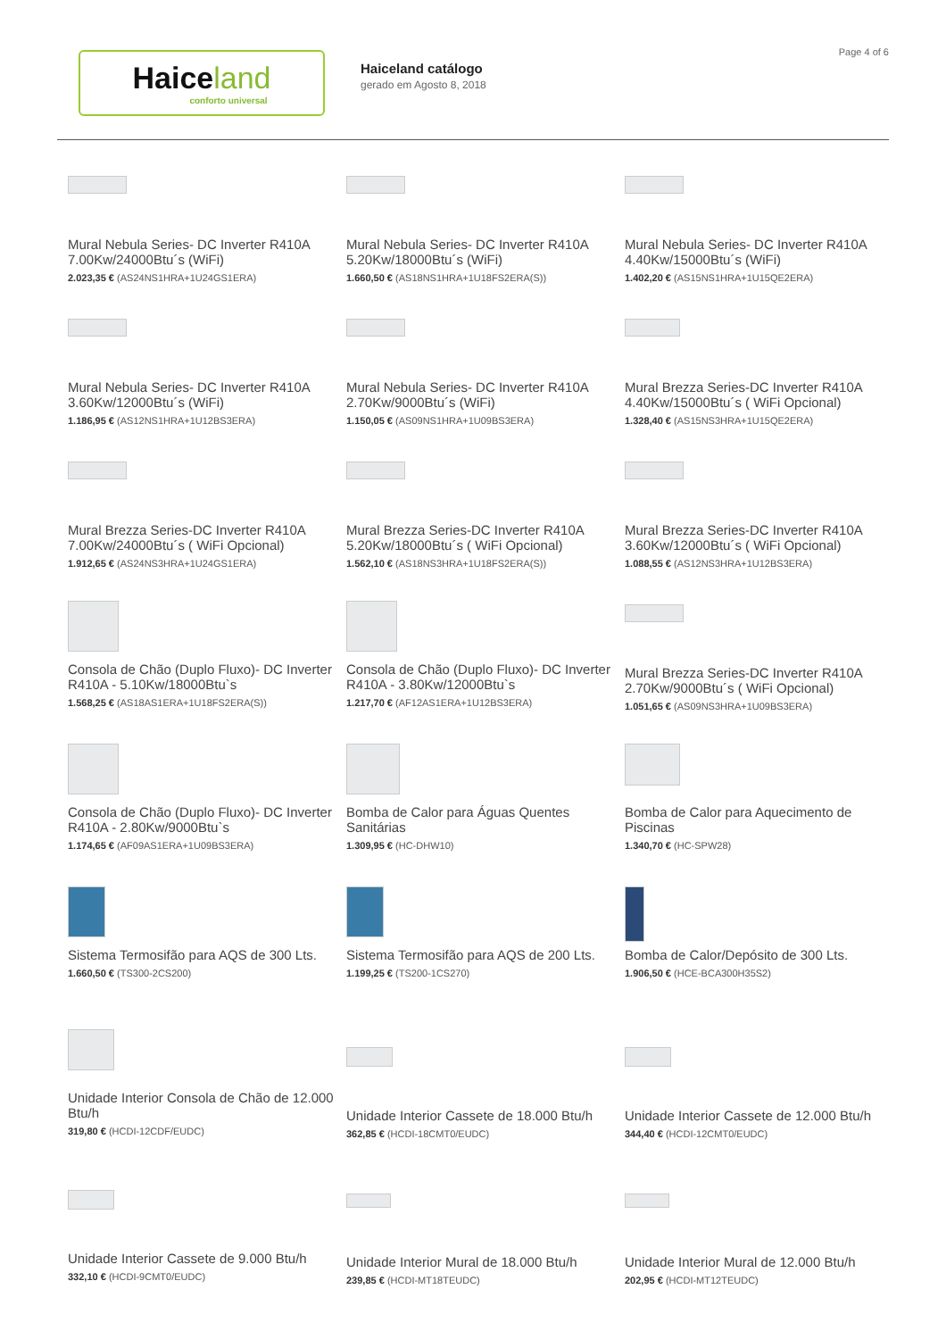Haiceland
conforto universal
Haiceland catálogo
gerado em Agosto 8, 2018
Page 4 of 6
Mural Nebula Series- DC Inverter R410A 7.00Kw/24000Btu´s (WiFi)
2.023,35 € (AS24NS1HRA+1U24GS1ERA)
Mural Nebula Series- DC Inverter R410A 5.20Kw/18000Btu´s (WiFi)
1.660,50 € (AS18NS1HRA+1U18FS2ERA(S))
Mural Nebula Series- DC Inverter R410A 4.40Kw/15000Btu´s (WiFi)
1.402,20 € (AS15NS1HRA+1U15QE2ERA)
Mural Nebula Series- DC Inverter R410A 3.60Kw/12000Btu´s (WiFi)
1.186,95 € (AS12NS1HRA+1U12BS3ERA)
Mural Nebula Series- DC Inverter R410A 2.70Kw/9000Btu´s (WiFi)
1.150,05 € (AS09NS1HRA+1U09BS3ERA)
Mural Brezza Series-DC Inverter R410A 4.40Kw/15000Btu´s ( WiFi Opcional)
1.328,40 € (AS15NS3HRA+1U15QE2ERA)
Mural Brezza Series-DC Inverter R410A 7.00Kw/24000Btu´s ( WiFi Opcional)
1.912,65 € (AS24NS3HRA+1U24GS1ERA)
Mural Brezza Series-DC Inverter R410A 5.20Kw/18000Btu´s ( WiFi Opcional)
1.562,10 € (AS18NS3HRA+1U18FS2ERA(S))
Mural Brezza Series-DC Inverter R410A 3.60Kw/12000Btu´s ( WiFi Opcional)
1.088,55 € (AS12NS3HRA+1U12BS3ERA)
Consola de Chão (Duplo Fluxo)- DC Inverter R410A - 5.10Kw/18000Btu`s
1.568,25 € (AS18AS1ERA+1U18FS2ERA(S))
Consola de Chão (Duplo Fluxo)- DC Inverter R410A - 3.80Kw/12000Btu`s
1.217,70 € (AF12AS1ERA+1U12BS3ERA)
Mural Brezza Series-DC Inverter R410A 2.70Kw/9000Btu´s ( WiFi Opcional)
1.051,65 € (AS09NS3HRA+1U09BS3ERA)
Consola de Chão (Duplo Fluxo)- DC Inverter R410A - 2.80Kw/9000Btu`s
1.174,65 € (AF09AS1ERA+1U09BS3ERA)
Bomba de Calor para Águas Quentes Sanitárias
1.309,95 € (HC-DHW10)
Bomba de Calor para Aquecimento de Piscinas
1.340,70 € (HC-SPW28)
Sistema Termosifão para AQS de 300 Lts.
1.660,50 € (TS300-2CS200)
Sistema Termosifão para AQS de 200 Lts.
1.199,25 € (TS200-1CS270)
Bomba de Calor/Depósito de 300 Lts.
1.906,50 € (HCE-BCA300H35S2)
Unidade Interior Consola de Chão de 12.000 Btu/h
319,80 € (HCDI-12CDF/EUDC)
Unidade Interior Cassete de 18.000 Btu/h
362,85 € (HCDI-18CMT0/EUDC)
Unidade Interior Cassete de 12.000 Btu/h
344,40 € (HCDI-12CMT0/EUDC)
Unidade Interior Cassete de 9.000 Btu/h
332,10 € (HCDI-9CMT0/EUDC)
Unidade Interior Mural de 18.000 Btu/h
239,85 € (HCDI-MT18TEUDC)
Unidade Interior Mural de 12.000 Btu/h
202,95 € (HCDI-MT12TEUDC)